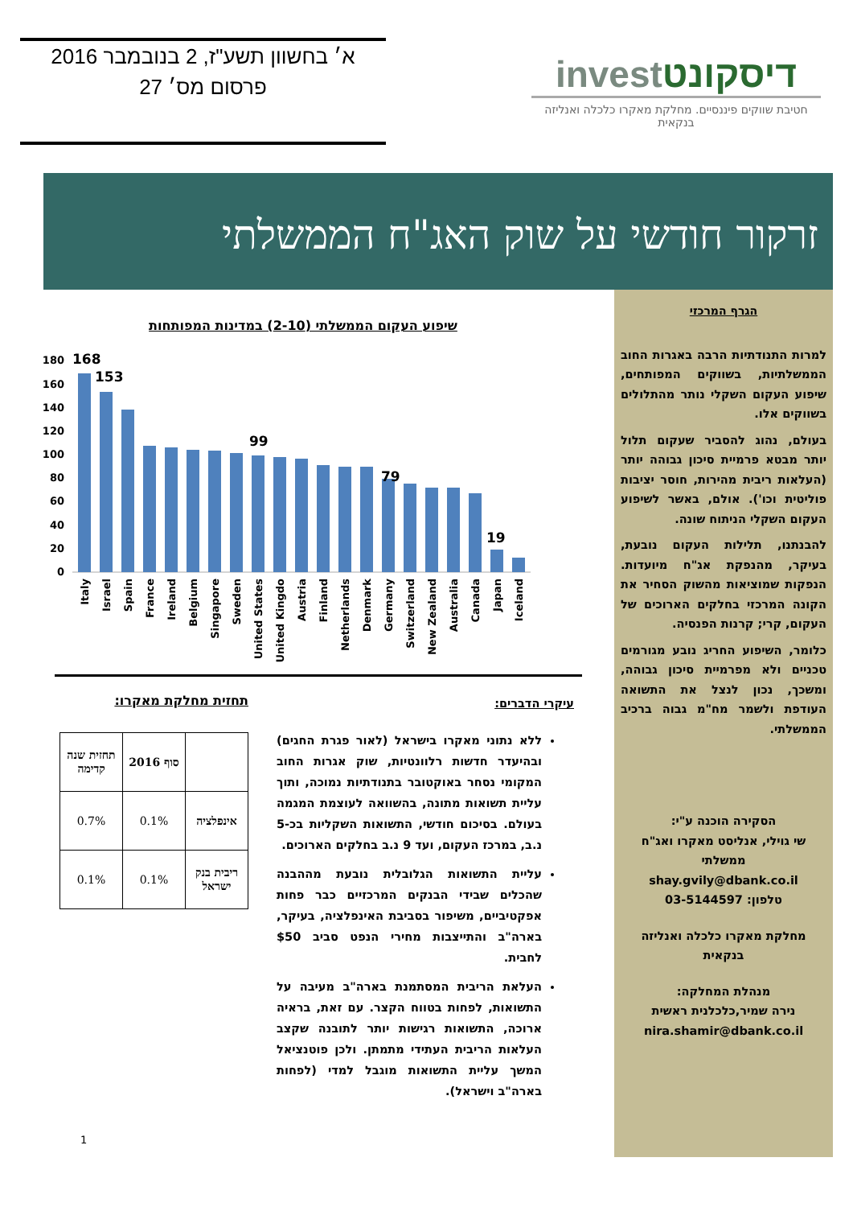א׳ בחשוון תשע"ז, 2 בנובמבר 2016
פרסום מס׳ 27
investדיסקונט
חטיבת שווקים פיננסיים. מחלקת מאקרו כלכלה ואנליזה בנקאית
זרקור חודשי על שוק האג"ח הממשלתי
הגרף המרכזי
למרות התנודתיות הרבה באגרות החוב הממשלתיות, בשווקים המפותחים, שיפוע העקום השקלי נותר מהתלולים בשווקים אלו.
בעולם, נהוג להסביר שעקום תלול יותר מבטא פרמיית סיכון גבוהה יותר (העלאות ריבית מהירות, חוסר יציבות פוליטית וכו'). אולם, באשר לשיפוע העקום השקלי הניתוח שונה.
להבנתנו, תלילות העקום נובעת, בעיקר, מהנפקת אג"ח מיועדות. הנפקות שמוציאות מהשוק הסחיר את הקונה המרכזי בחלקים הארוכים של העקום, קרי; קרנות הפנסיה.
כלומר, השיפוע החריג נובע מגורמים טכניים ולא מפרמיית סיכון גבוהה, ומשכך, נכון לנצל את התשואה העודפת ולשמר מח"מ גבוה ברכיב הממשלתי.
הסקירה הוכנה ע"י:
שי גוילי, אנליסט מאקרו ואג"ח ממשלתי
shay.gvily@dbank.co.il
טלפון: 03-5144597
מחלקת מאקרו כלכלה ואנליזה בנקאית
מנהלת המחלקה:
נירה שמיר,כלכלנית ראשית
nira.shamir@dbank.co.il
שיפוע העקום הממשלתי (2-10) במדינות המפותחות
180
160
140
120
100
80
60
40
20
0
168
153
99
79
19
Italy
Israel
Spain
France
Ireland
Belgium
Singapore
Sweden
United States
United Kingdo
Austria
Finland
Netherlands
Denmark
Germany
Switzerland
New Zealand
Australia
Canada
Japan
Iceland
עיקרי הדברים:
ללא נתוני מאקרו בישראל (לאור פגרת החגים) ובהיעדר חדשות רלוונטיות, שוק אגרות החוב המקומי נסחר באוקטובר בתנודתיות נמוכה, ותוך עליית תשואות מתונה, בהשוואה לעוצמת המגמה בעולם. בסיכום חודשי, התשואות השקליות בכ-5 נ.ב, במרכז העקום, ועד 9 נ.ב בחלקים הארוכים.
עליית התשואות הגלובלית נובעת מההבנה שהכלים שבידי הבנקים המרכזיים כבר פחות אפקטיביים, משיפור בסביבת האינפלציה, בעיקר, בארה"ב והתייצבות מחירי הנפט סביב $50 לחבית.
העלאת הריבית המסתמנת בארה"ב מעיבה על התשואות, לפחות בטווח הקצר. עם זאת, בראיה ארוכה, התשואות רגישות יותר לתובנה שקצב העלאות הריבית העתידי מתמתן. ולכן פוטנציאל המשך עליית התשואות מוגבל למדי (לפחות בארה"ב וישראל).
תחזית מחלקת מאקרו:
| | סוף 2016 | תחזית שנה קדימה |
| --- | --- | --- |
| אינפלציה | 0.1% | 0.7% |
| ריבית בנק ישראל | 0.1% | 0.1% |
1